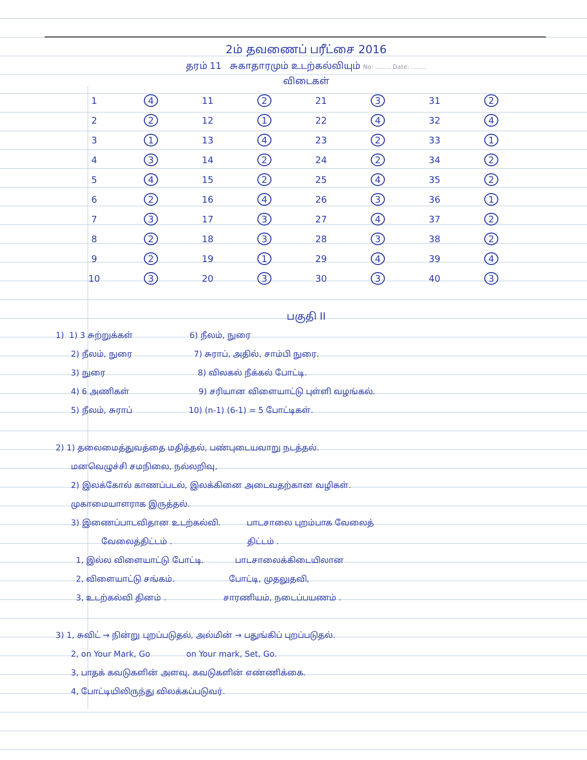2ம் தவணைப் பரீட்சை 2016
தரம் 11 சுகாதாரமும் உடற்கல்வியும் No: ........ Date: ........
விடைகள்
| 1 | 4 | 11 | 2 | 21 | 3 | 31 | 2 |
| 2 | 2 | 12 | 1 | 22 | 4 | 32 | 4 |
| 3 | 1 | 13 | 4 | 23 | 2 | 33 | 1 |
| 4 | 3 | 14 | 2 | 24 | 2 | 34 | 2 |
| 5 | 4 | 15 | 2 | 25 | 4 | 35 | 2 |
| 6 | 2 | 16 | 4 | 26 | 3 | 36 | 1 |
| 7 | 3 | 17 | 3 | 27 | 4 | 37 | 2 |
| 8 | 2 | 18 | 3 | 28 | 3 | 38 | 2 |
| 9 | 2 | 19 | 1 | 29 | 4 | 39 | 4 |
| 10 | 3 | 20 | 3 | 30 | 3 | 40 | 3 |
பகுதி II
1) 1) 3 சுற்றுக்கள் 6) நீலம், நுரை
2) நீலம், நுரை 7) சுராப், அதில், சாம்பி நுரை.
3) நுரை 8) விலகல் நீக்கல் போட்டி.
4) 6 அணிகள் 9) சரியான விளையாட்டு புள்ளி வழங்கல்.
5) நீலம், சுராப் 10) (n-1) (6-1) = 5 போட்டிகள்.
2) 1) தலைமைத்துவத்தை மதித்தல், பண்புடையவாறு நடத்தல்.
மனவெழுச்சி சமநிலை, நல்லறிவு,
2) இலக்கோல் காணப்படல், இலக்கினை அடைவதற்கான வழிகள்.
முகாமையாளராக இருத்தல்.
3) இணைப்பாடவிதான உடற்கல்வி. பாடசாலை புறம்பாக வேலைத்
வேலைத்திட்டம் . திட்டம் .
1, இல்ல விளையாட்டு போட்டி. பாடசாலைக்கிடையிலான
2, விளையாட்டு சங்கம். போட்டி, முதலுதவி,
3, உடற்கல்வி தினம் . சாரணியம், நடைப்பயணம் .
3) 1, சுவிட் → நின்று புறப்படுதல், அல்மின் → பதுங்கிப் புறப்படுதல்.
2, on Your Mark, Go on Your mark, Set, Go.
3, பாதக் கவடுகளின் அளவு, கவடுகளின் எண்ணிக்கை.
4, போட்டியிலிருந்து விலக்கப்படுவர்.